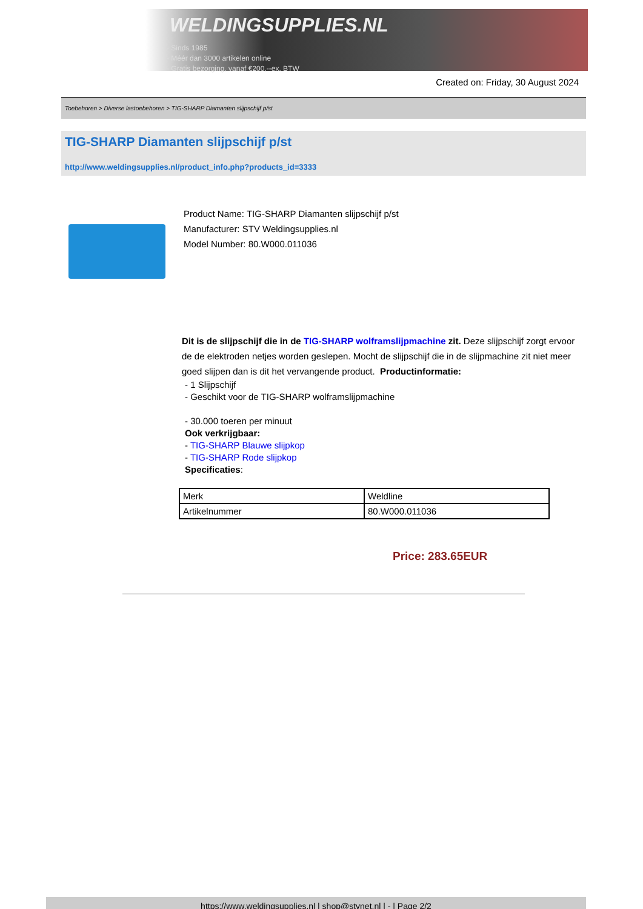WELDINGSUPPLIES.NL
- Sinds 1985
- Méér dan 3000 artikelen online
- Gratis bezorging, vanaf €200,--ex. BTW
Created on: Friday, 30 August 2024
Toebehoren > Diverse lastoebehoren > TIG-SHARP Diamanten slijpschijf p/st
TIG-SHARP Diamanten slijpschijf p/st
http://www.weldingsupplies.nl/product_info.php?products_id=3333
Product Name: TIG-SHARP Diamanten slijpschijf p/st
Manufacturer: STV Weldingsupplies.nl
Model Number: 80.W000.011036
Dit is de slijpschijf die in de TIG-SHARP wolframslijpmachine zit. Deze slijpschijf zorgt ervoor de de elektroden netjes worden geslepen. Mocht de slijpschijf die in de slijpmachine zit niet meer goed slijpen dan is dit het vervangende product. Productinformatie:
- 1 Slijpschijf
- Geschikt voor de TIG-SHARP wolframslijpmachine
- 30.000 toeren per minuut
Ook verkrijgbaar:
- TIG-SHARP Blauwe slijpkop
- TIG-SHARP Rode slijpkop
Specificaties:
| Merk | Weldline |
| Artikelnummer | 80.W000.011036 |
Price: 283.65EUR
https://www.weldingsupplies.nl | shop@stvnet.nl | - | Page 2/2